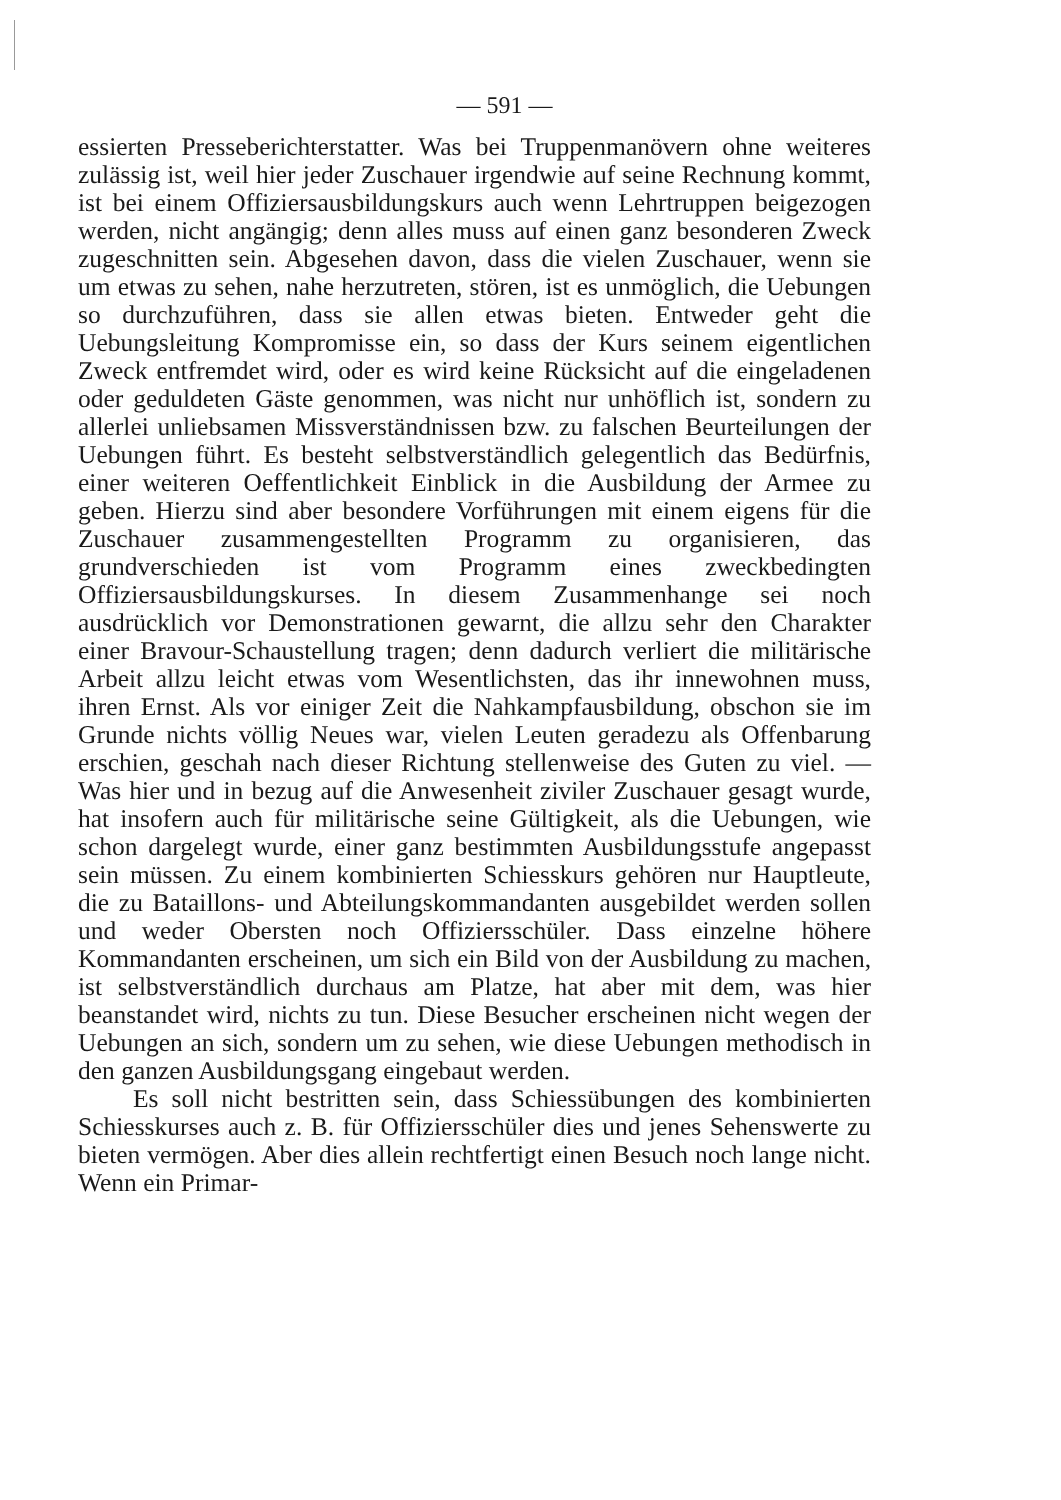— 591 —
essierten Presseberichterstatter. Was bei Truppenmanövern ohne weiteres zulässig ist, weil hier jeder Zuschauer irgendwie auf seine Rechnung kommt, ist bei einem Offiziersausbildungskurs auch wenn Lehrtruppen beigezogen werden, nicht angängig; denn alles muss auf einen ganz besonderen Zweck zugeschnitten sein. Abgesehen davon, dass die vielen Zuschauer, wenn sie um etwas zu sehen, nahe herzutreten, stören, ist es unmöglich, die Uebungen so durchzuführen, dass sie allen etwas bieten. Entweder geht die Uebungsleitung Kompromisse ein, so dass der Kurs seinem eigentlichen Zweck entfremdet wird, oder es wird keine Rücksicht auf die eingeladenen oder geduldeten Gäste genommen, was nicht nur unhöflich ist, sondern zu allerlei unliebsamen Missverständnissen bzw. zu falschen Beurteilungen der Uebungen führt. Es besteht selbstverständlich gelegentlich das Bedürfnis, einer weiteren Oeffentlichkeit Einblick in die Ausbildung der Armee zu geben. Hierzu sind aber besondere Vorführungen mit einem eigens für die Zuschauer zusammengestellten Programm zu organisieren, das grundverschieden ist vom Programm eines zweckbedingten Offiziersausbildungskurses. In diesem Zusammenhange sei noch ausdrücklich vor Demonstrationen gewarnt, die allzu sehr den Charakter einer Bravour-Schaustellung tragen; denn dadurch verliert die militärische Arbeit allzu leicht etwas vom Wesentlichsten, das ihr innewohnen muss, ihren Ernst. Als vor einiger Zeit die Nahkampfausbildung, obschon sie im Grunde nichts völlig Neues war, vielen Leuten geradezu als Offenbarung erschien, geschah nach dieser Richtung stellenweise des Guten zu viel. — Was hier und in bezug auf die Anwesenheit ziviler Zuschauer gesagt wurde, hat insofern auch für militärische seine Gültigkeit, als die Uebungen, wie schon dargelegt wurde, einer ganz bestimmten Ausbildungsstufe angepasst sein müssen. Zu einem kombinierten Schiesskurs gehören nur Hauptleute, die zu Bataillons- und Abteilungskommandanten ausgebildet werden sollen und weder Obersten noch Offiziersschüler. Dass einzelne höhere Kommandanten erscheinen, um sich ein Bild von der Ausbildung zu machen, ist selbstverständlich durchaus am Platze, hat aber mit dem, was hier beanstandet wird, nichts zu tun. Diese Besucher erscheinen nicht wegen der Uebungen an sich, sondern um zu sehen, wie diese Uebungen methodisch in den ganzen Ausbildungsgang eingebaut werden.
Es soll nicht bestritten sein, dass Schiessübungen des kombinierten Schiesskurses auch z. B. für Offiziersschüler dies und jenes Sehenswerte zu bieten vermögen. Aber dies allein rechtfertigt einen Besuch noch lange nicht. Wenn ein Primar-